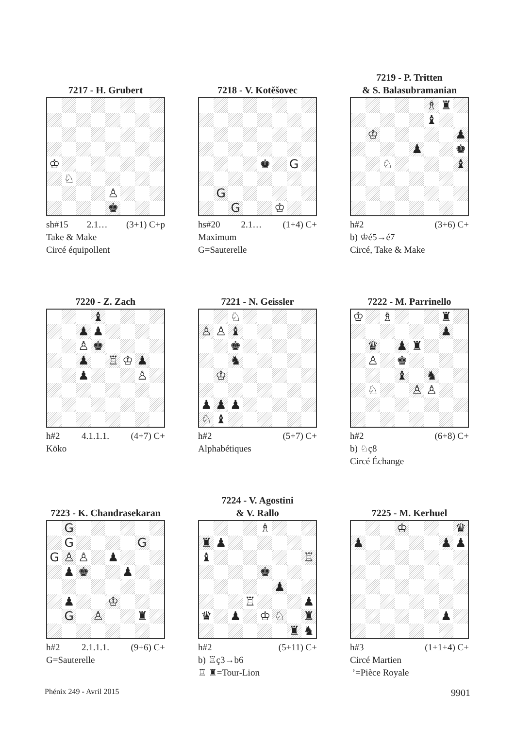7217 - H. Grubert
| ♔ | | | | | | | |
| | ♘ | | | | | | |
| | | | | ♙ | | | |
| | | | | ♚ | | | |
sh#15 2.1… (3+1) C+p
Take & Make
Circé équipollent
7218 - V. Kotěšovec
| | | | | ♚ | | G | |
| | G | | | | | | |
| | | G | | | ♔ | | |
hs#20 2.1… (1+4) C+
Maximum
G=Sauterelle
7219 - P. Tritten
& S. Balasubramanian
| | | | | | ♗ | ♜ | |
| | | | | | ♝ | | |
| | ♔ | | | | | | ♟ |
| | | | | ♟ | | | ♚ |
| | | ♘ | | | | | ♝ |
h#2 (3+6) C+
b) ♔é5→é7
Circé, Take & Make
7220 - Z. Zach
| | | | ♝ | | | | |
| | | ♟ | ♟ | | | | |
| | | ♙ | ♚ | | | | |
| | | ♟ | | ♖ | ♔ | ♟ | |
| | | ♟ | | | | ♙ | |
h#2 4.1.1.1. (4+7) C+
Köko
7221 - N. Geissler
| | | ♘ | | | | | |
| ♙ | ♙ | ♝ | | | | | |
| | | ♚ | | | | | |
| | | ♞ | | | | | |
| | ♔ | | | | | | |
| ♟ | ♟ | ♟ | | | | | |
| ♘ | ♝ | | | | | | |
h#2 (5+7) C+
Alphabétiques
7222 - M. Parrinello
| ♔ | | ♗ | | | | ♜ | |
| | | | | | | ♟ | |
| | ♛ | | ♟ | ♜ | | | |
| | ♙ | | ♚ | | | | |
| | | | ♝ | | ♞ | | |
| | ♘ | | | ♙ | ♙ | | |
h#2 (6+8) C+
b) ♘ç8
Circé Échange
7223 - K. Chandrasekaran
| | G | | | | | | |
| | G | | | | | G | |
| G | ♙ | ♙ | | ♟ | | | |
| | ♟ | ♚ | | | ♟ | | |
| | ♟ | | | ♔ | | | |
| | G | | ♙ | | | ♜ | |
h#2 2.1.1.1. (9+6) C+
G=Sauterelle
7224 - V. Agostini
& V. Rallo
| | | | | ♗ | | | |
| ♜ | ♟ | | | | | | |
| ♝ | | | | | | | ♖ |
| | | | | ♚ | | | |
| | | | | | ♟ | | |
| | | | ♖ | | | | ♟ |
| ♛ | | ♟ | | ♔ | ♘ | | ♜ |
| | | | | | | ♜ | ♞ |
h#2 (5+11) C+
b) ♖ç3→b6
♖ ♜=Tour-Lion
7225 - M. Kerhuel
| | | | ♔ | | | | ♛ |
| ♟ | | | | | | ♟ | ♟ |
| | | | | | | ♟ | |
h#3 (1+1+4) C+
Circé Martien
’=Pièce Royale
Phénix 249 - Avril 2015 9901